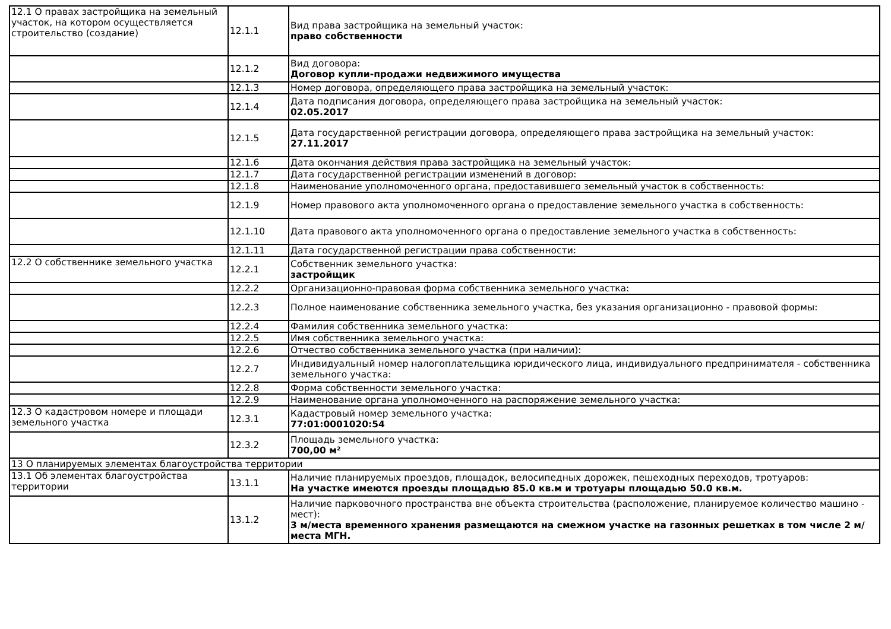| 12.1 О правах застройщика на земельный участок, на котором осуществляется строительство (создание) | 12.1.1 | Вид права застройщика на земельный участок: право собственности |
| | 12.1.2 | Вид договора: Договор купли-продажи недвижимого имущества |
| | 12.1.3 | Номер договора, определяющего права застройщика на земельный участок: |
| | 12.1.4 | Дата подписания договора, определяющего права застройщика на земельный участок: 02.05.2017 |
| | 12.1.5 | Дата государственной регистрации договора, определяющего права застройщика на земельный участок: 27.11.2017 |
| | 12.1.6 | Дата окончания действия права застройщика на земельный участок: |
| | 12.1.7 | Дата государственной регистрации изменений в договор: |
| | 12.1.8 | Наименование уполномоченного органа, предоставившего земельный участок в собственность: |
| | 12.1.9 | Номер правового акта уполномоченного органа о предоставление земельного участка в собственность: |
| | 12.1.10 | Дата правового акта уполномоченного органа о предоставление земельного участка в собственность: |
| | 12.1.11 | Дата государственной регистрации права собственности: |
| 12.2 О собственнике земельного участка | 12.2.1 | Собственник земельного участка: застройщик |
| | 12.2.2 | Организационно-правовая форма собственника земельного участка: |
| | 12.2.3 | Полное наименование собственника земельного участка, без указания организационно - правовой формы: |
| | 12.2.4 | Фамилия собственника земельного участка: |
| | 12.2.5 | Имя собственника земельного участка: |
| | 12.2.6 | Отчество собственника земельного участка (при наличии): |
| | 12.2.7 | Индивидуальный номер налогоплательщика юридического лица, индивидуального предпринимателя - собственника земельного участка: |
| | 12.2.8 | Форма собственности земельного участка: |
| | 12.2.9 | Наименование органа уполномоченного на распоряжение земельного участка: |
| 12.3 О кадастровом номере и площади земельного участка | 12.3.1 | Кадастровый номер земельного участка: 77:01:0001020:54 |
| | 12.3.2 | Площадь земельного участка: 700,00 м² |
| 13 О планируемых элементах благоустройства территории | | |
| 13.1 Об элементах благоустройства территории | 13.1.1 | Наличие планируемых проездов, площадок, велосипедных дорожек, пешеходных переходов, тротуаров: На участке имеются проезды площадью 85.0 кв.м и тротуары площадью 50.0 кв.м. |
| | 13.1.2 | Наличие парковочного пространства вне объекта строительства (расположение, планируемое количество машино - мест): 3 м/места временного хранения размещаются на смежном участке на газонных решетках в том числе 2 м/места МГН. |